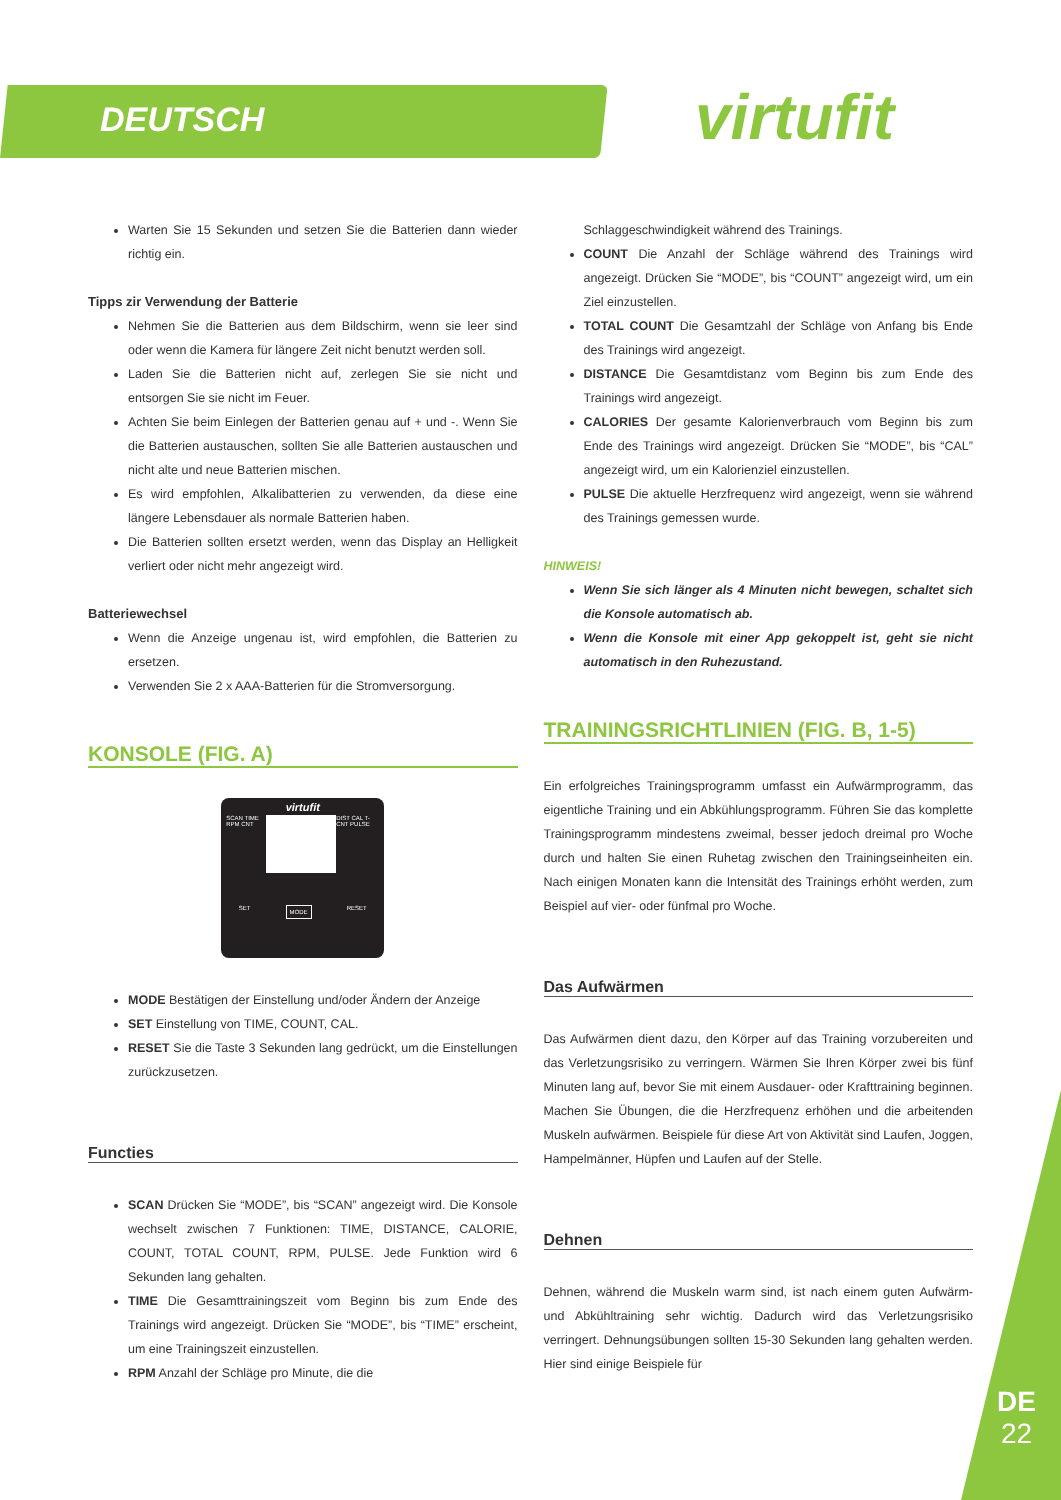DEUTSCH virtufit
Warten Sie 15 Sekunden und setzen Sie die Batterien dann wieder richtig ein.
Tipps zir Verwendung der Batterie
Nehmen Sie die Batterien aus dem Bildschirm, wenn sie leer sind oder wenn die Kamera für längere Zeit nicht benutzt werden soll.
Laden Sie die Batterien nicht auf, zerlegen Sie sie nicht und entsorgen Sie sie nicht im Feuer.
Achten Sie beim Einlegen der Batterien genau auf + und -. Wenn Sie die Batterien austauschen, sollten Sie alle Batterien austauschen und nicht alte und neue Batterien mischen.
Es wird empfohlen, Alkalibatterien zu verwenden, da diese eine längere Lebensdauer als normale Batterien haben.
Die Batterien sollten ersetzt werden, wenn das Display an Helligkeit verliert oder nicht mehr angezeigt wird.
Batteriewechsel
Wenn die Anzeige ungenau ist, wird empfohlen, die Batterien zu ersetzen.
Verwenden Sie 2 x AAA-Batterien für die Stromversorgung.
KONSOLE (FIG. A)
virtufit
SCAN TIME RPM CNT DIST CAL T-CNT PULSE
SET MODE RESET
MODE Bestätigen der Einstellung und/oder Ändern der Anzeige
SET Einstellung von TIME, COUNT, CAL.
RESET Sie die Taste 3 Sekunden lang gedrückt, um die Einstellungen zurückzusetzen.
Functies
SCAN Drücken Sie “MODE”, bis “SCAN” angezeigt wird. Die Konsole wechselt zwischen 7 Funktionen: TIME, DISTANCE, CALORIE, COUNT, TOTAL COUNT, RPM, PULSE. Jede Funktion wird 6 Sekunden lang gehalten.
TIME Die Gesamttrainingszeit vom Beginn bis zum Ende des Trainings wird angezeigt. Drücken Sie “MODE”, bis “TIME” erscheint, um eine Trainingszeit einzustellen.
RPM Anzahl der Schläge pro Minute, die die
Schlaggeschwindigkeit während des Trainings.
COUNT Die Anzahl der Schläge während des Trainings wird angezeigt. Drücken Sie “MODE”, bis “COUNT” angezeigt wird, um ein Ziel einzustellen.
TOTAL COUNT Die Gesamtzahl der Schläge von Anfang bis Ende des Trainings wird angezeigt.
DISTANCE Die Gesamtdistanz vom Beginn bis zum Ende des Trainings wird angezeigt.
CALORIES Der gesamte Kalorienverbrauch vom Beginn bis zum Ende des Trainings wird angezeigt. Drücken Sie “MODE”, bis “CAL” angezeigt wird, um ein Kalorienziel einzustellen.
PULSE Die aktuelle Herzfrequenz wird angezeigt, wenn sie während des Trainings gemessen wurde.
HINWEIS!
Wenn Sie sich länger als 4 Minuten nicht bewegen, schaltet sich die Konsole automatisch ab.
Wenn die Konsole mit einer App gekoppelt ist, geht sie nicht automatisch in den Ruhezustand.
TRAININGSRICHTLINIEN (FIG. B, 1-5)
Ein erfolgreiches Trainingsprogramm umfasst ein Aufwärmprogramm, das eigentliche Training und ein Abkühlungsprogramm. Führen Sie das komplette Trainingsprogramm mindestens zweimal, besser jedoch dreimal pro Woche durch und halten Sie einen Ruhetag zwischen den Trainingseinheiten ein. Nach einigen Monaten kann die Intensität des Trainings erhöht werden, zum Beispiel auf vier- oder fünfmal pro Woche.
Das Aufwärmen
Das Aufwärmen dient dazu, den Körper auf das Training vorzubereiten und das Verletzungsrisiko zu verringern. Wärmen Sie Ihren Körper zwei bis fünf Minuten lang auf, bevor Sie mit einem Ausdauer- oder Krafttraining beginnen. Machen Sie Übungen, die die Herzfrequenz erhöhen und die arbeitenden Muskeln aufwärmen. Beispiele für diese Art von Aktivität sind Laufen, Joggen, Hampelmänner, Hüpfen und Laufen auf der Stelle.
Dehnen
Dehnen, während die Muskeln warm sind, ist nach einem guten Aufwärm- und Abkühltraining sehr wichtig. Dadurch wird das Verletzungsrisiko verringert. Dehnungsübungen sollten 15-30 Sekunden lang gehalten werden. Hier sind einige Beispiele für
DE
22